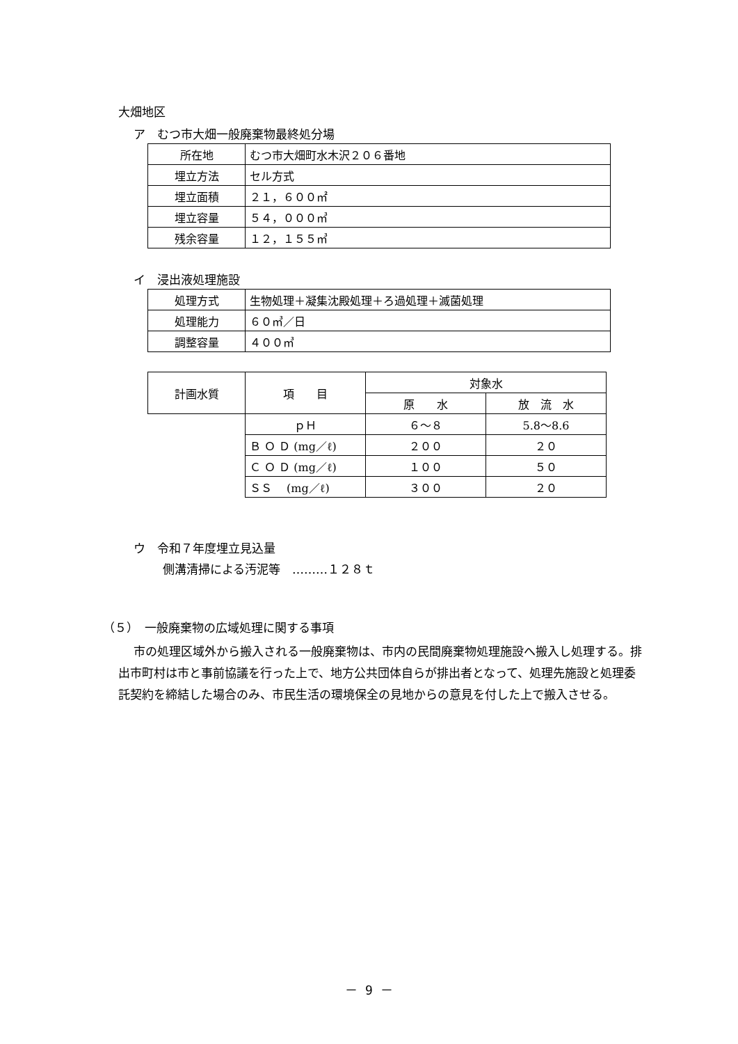大畑地区
ア　むつ市大畑一般廃棄物最終処分場
| 所在地 | むつ市大畑町水木沢２０６番地 |
| 埋立方法 | セル方式 |
| 埋立面積 | ２１，６００㎡ |
| 埋立容量 | ５４，０００㎥ |
| 残余容量 | １２，１５５㎥ |
イ　浸出液処理施設
| 処理方式 | 生物処理＋凝集沈殿処理＋ろ過処理＋滅菌処理 |
| 処理能力 | ６０㎥／日 |
| 調整容量 | ４００㎥ |
| 計画水質 | 項 目 | 対象水 | |
| | | 原 水 | 放 流 水 |
| | ｐＨ | ６～８ | 5.8～8.6 |
| | Ｂ Ｏ Ｄ (mg／ℓ) | ２００ | ２０ |
| | Ｃ Ｏ Ｄ (mg／ℓ) | １００ | ５０ |
| | ＳＳ (mg／ℓ) | ３００ | ２０ |
ウ　令和７年度埋立見込量
側溝清掃による汚泥等　………１２８ｔ
（５）　一般廃棄物の広域処理に関する事項
市の処理区域外から搬入される一般廃棄物は、市内の民間廃棄物処理施設へ搬入し処理する。排出市町村は市と事前協議を行った上で、地方公共団体自らが排出者となって、処理先施設と処理委託契約を締結した場合のみ、市民生活の環境保全の見地からの意見を付した上で搬入させる。
－ 9 －